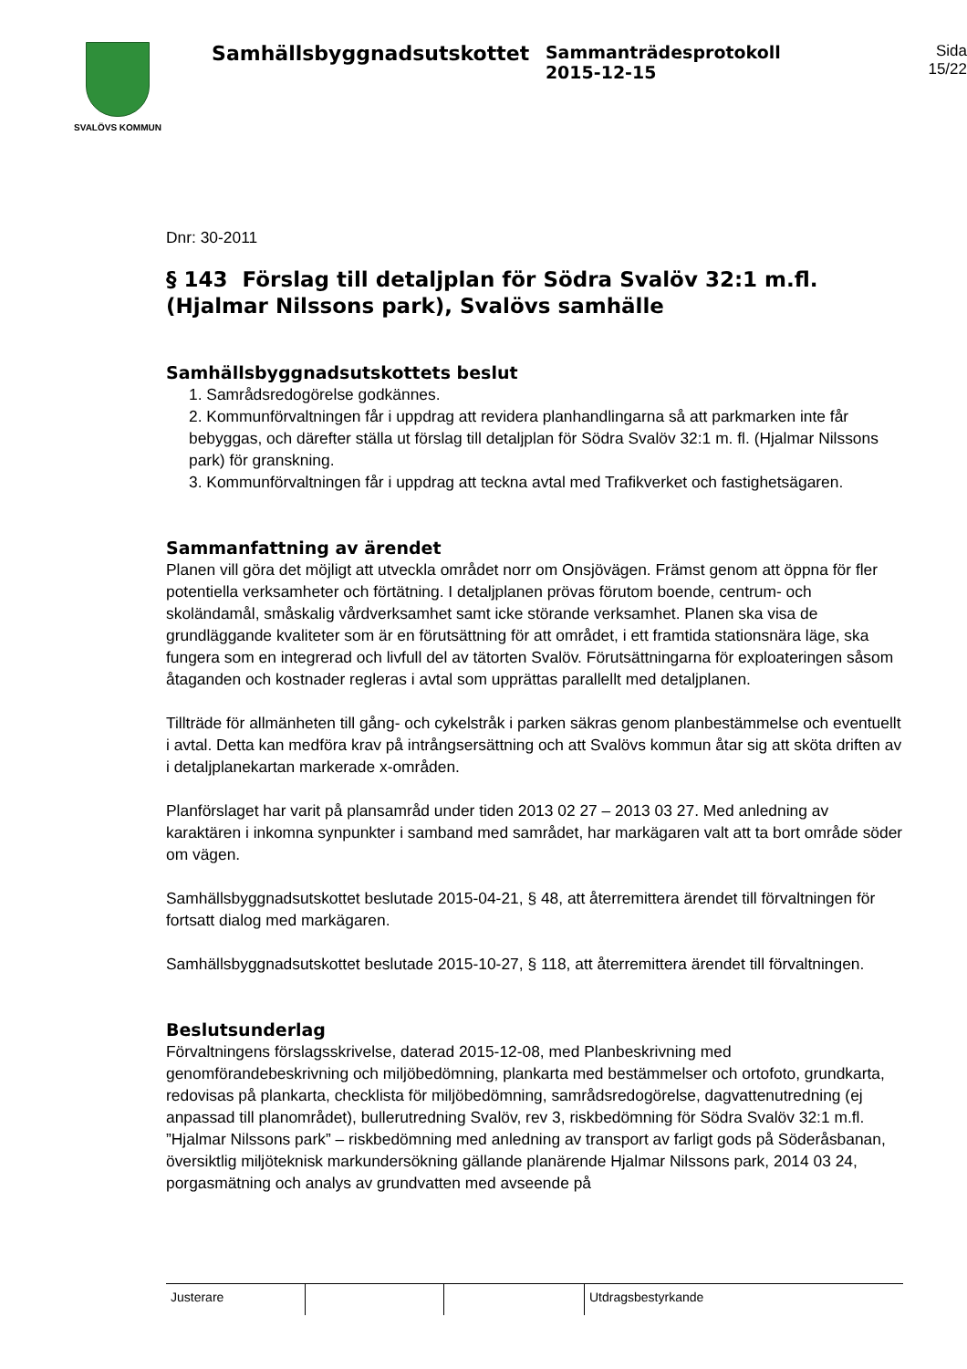SVALÖVS KOMMUN
Samhällsbyggnadsutskottet
Sammanträdesprotokoll
2015-12-15
Sida
15/22
Dnr: 30-2011
§ 143 Förslag till detaljplan för Södra Svalöv 32:1 m.fl. (Hjalmar Nilssons park), Svalövs samhälle
Samhällsbyggnadsutskottets beslut
1. Samrådsredogörelse godkännes.
2. Kommunförvaltningen får i uppdrag att revidera planhandlingarna så att parkmarken inte får bebyggas, och därefter ställa ut förslag till detaljplan för Södra Svalöv 32:1 m. fl. (Hjalmar Nilssons park) för granskning.
3. Kommunförvaltningen får i uppdrag att teckna avtal med Trafikverket och fastighetsägaren.
Sammanfattning av ärendet
Planen vill göra det möjligt att utveckla området norr om Onsjövägen. Främst genom att öppna för fler potentiella verksamheter och förtätning. I detaljplanen prövas förutom boende, centrum- och skoländamål, småskalig vårdverksamhet samt icke störande verksamhet. Planen ska visa de grundläggande kvaliteter som är en förutsättning för att området, i ett framtida stationsnära läge, ska fungera som en integrerad och livfull del av tätorten Svalöv. Förutsättningarna för exploateringen såsom åtaganden och kostnader regleras i avtal som upprättas parallellt med detaljplanen.
Tillträde för allmänheten till gång- och cykelstråk i parken säkras genom planbestämmelse och eventuellt i avtal. Detta kan medföra krav på intrångsersättning och att Svalövs kommun åtar sig att sköta driften av i detaljplanekartan markerade x-områden.
Planförslaget har varit på plansamråd under tiden 2013 02 27 – 2013 03 27. Med anledning av karaktären i inkomna synpunkter i samband med samrådet, har markägaren valt att ta bort område söder om vägen.
Samhällsbyggnadsutskottet beslutade 2015-04-21, § 48, att återremittera ärendet till förvaltningen för fortsatt dialog med markägaren.
Samhällsbyggnadsutskottet beslutade 2015-10-27, § 118, att återremittera ärendet till förvaltningen.
Beslutsunderlag
Förvaltningens förslagsskrivelse, daterad 2015-12-08, med Planbeskrivning med genomförandebeskrivning och miljöbedömning, plankarta med bestämmelser och ortofoto, grundkarta, redovisas på plankarta, checklista för miljöbedömning, samrådsredogörelse, dagvattenutredning (ej anpassad till planområdet), bullerutredning Svalöv, rev 3, riskbedömning för Södra Svalöv 32:1 m.fl. ”Hjalmar Nilssons park” – riskbedömning med anledning av transport av farligt gods på Söderåsbanan, översiktlig miljöteknisk markundersökning gällande planärende Hjalmar Nilssons park, 2014 03 24, porgasmätning och analys av grundvatten med avseende på
Justerare Utdragsbestyrkande